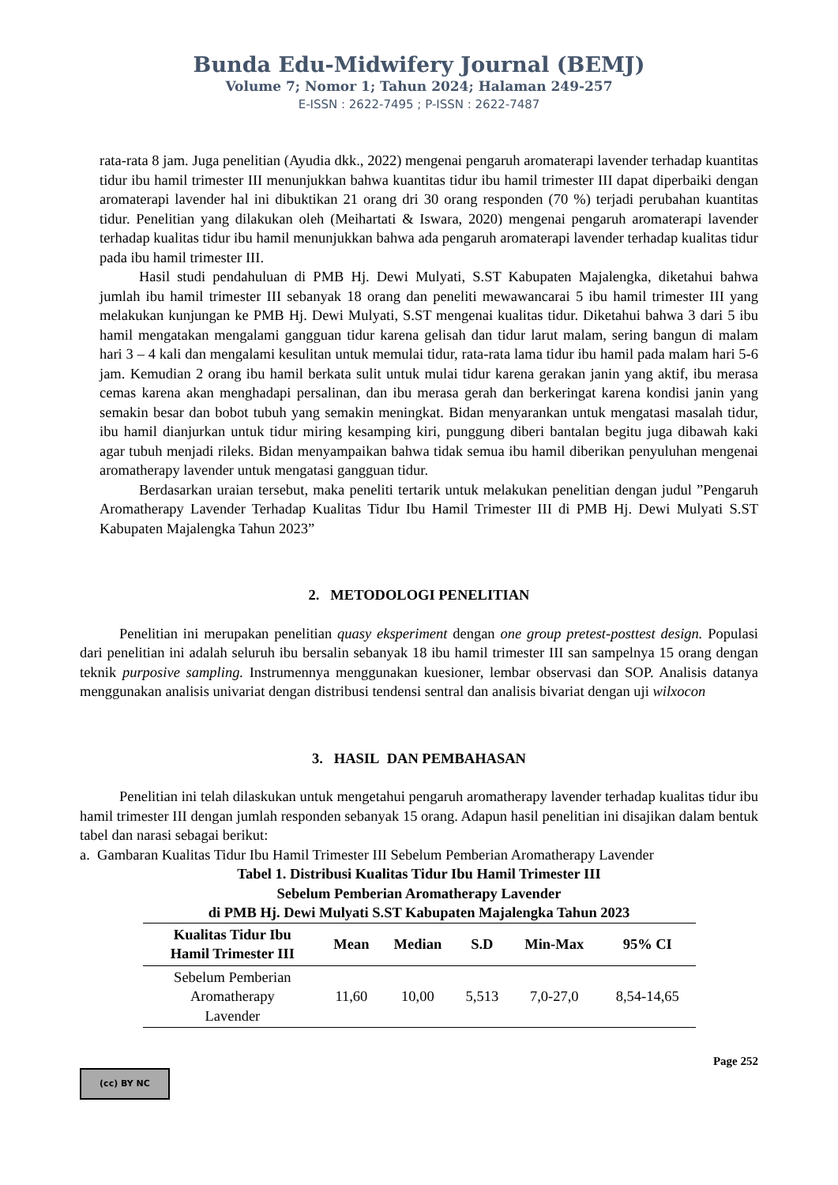Bunda Edu-Midwifery Journal (BEMJ)
Volume 7; Nomor 1; Tahun 2024; Halaman 249-257
E-ISSN : 2622-7495 ; P-ISSN : 2622-7487
rata-rata 8 jam. Juga penelitian (Ayudia dkk., 2022) mengenai pengaruh aromaterapi lavender terhadap kuantitas tidur ibu hamil trimester III menunjukkan bahwa kuantitas tidur ibu hamil trimester III dapat diperbaiki dengan aromaterapi lavender hal ini dibuktikan 21 orang dri 30 orang responden (70 %) terjadi perubahan kuantitas tidur. Penelitian yang dilakukan oleh (Meihartati & Iswara, 2020) mengenai pengaruh aromaterapi lavender terhadap kualitas tidur ibu hamil menunjukkan bahwa ada pengaruh aromaterapi lavender terhadap kualitas tidur pada ibu hamil trimester III.
Hasil studi pendahuluan di PMB Hj. Dewi Mulyati, S.ST Kabupaten Majalengka, diketahui bahwa jumlah ibu hamil trimester III sebanyak 18 orang dan peneliti mewawancarai 5 ibu hamil trimester III yang melakukan kunjungan ke PMB Hj. Dewi Mulyati, S.ST mengenai kualitas tidur. Diketahui bahwa 3 dari 5 ibu hamil mengatakan mengalami gangguan tidur karena gelisah dan tidur larut malam, sering bangun di malam hari 3 – 4 kali dan mengalami kesulitan untuk memulai tidur, rata-rata lama tidur ibu hamil pada malam hari 5-6 jam. Kemudian 2 orang ibu hamil berkata sulit untuk mulai tidur karena gerakan janin yang aktif, ibu merasa cemas karena akan menghadapi persalinan, dan ibu merasa gerah dan berkeringat karena kondisi janin yang semakin besar dan bobot tubuh yang semakin meningkat. Bidan menyarankan untuk mengatasi masalah tidur, ibu hamil dianjurkan untuk tidur miring kesamping kiri, punggung diberi bantalan begitu juga dibawah kaki agar tubuh menjadi rileks. Bidan menyampaikan bahwa tidak semua ibu hamil diberikan penyuluhan mengenai aromatherapy lavender untuk mengatasi gangguan tidur.
Berdasarkan uraian tersebut, maka peneliti tertarik untuk melakukan penelitian dengan judul ”Pengaruh Aromatherapy Lavender Terhadap Kualitas Tidur Ibu Hamil Trimester III di PMB Hj. Dewi Mulyati S.ST Kabupaten Majalengka Tahun 2023”
2. METODOLOGI PENELITIAN
Penelitian ini merupakan penelitian quasy eksperiment dengan one group pretest-posttest design. Populasi dari penelitian ini adalah seluruh ibu bersalin sebanyak 18 ibu hamil trimester III san sampelnya 15 orang dengan teknik purposive sampling. Instrumennya menggunakan kuesioner, lembar observasi dan SOP. Analisis datanya menggunakan analisis univariat dengan distribusi tendensi sentral dan analisis bivariat dengan uji wilxocon
3. HASIL DAN PEMBAHASAN
Penelitian ini telah dilaskukan untuk mengetahui pengaruh aromatherapy lavender terhadap kualitas tidur ibu hamil trimester III dengan jumlah responden sebanyak 15 orang. Adapun hasil penelitian ini disajikan dalam bentuk tabel dan narasi sebagai berikut:
a. Gambaran Kualitas Tidur Ibu Hamil Trimester III Sebelum Pemberian Aromatherapy Lavender
Tabel 1. Distribusi Kualitas Tidur Ibu Hamil Trimester III
Sebelum Pemberian Aromatherapy Lavender
di PMB Hj. Dewi Mulyati S.ST Kabupaten Majalengka Tahun 2023
| Kualitas Tidur Ibu Hamil Trimester III | Mean | Median | S.D | Min-Max | 95% CI |
| --- | --- | --- | --- | --- | --- |
| Sebelum Pemberian Aromatherapy Lavender | 11,60 | 10,00 | 5,513 | 7,0-27,0 | 8,54-14,65 |
Page 252
(cc) BY NC